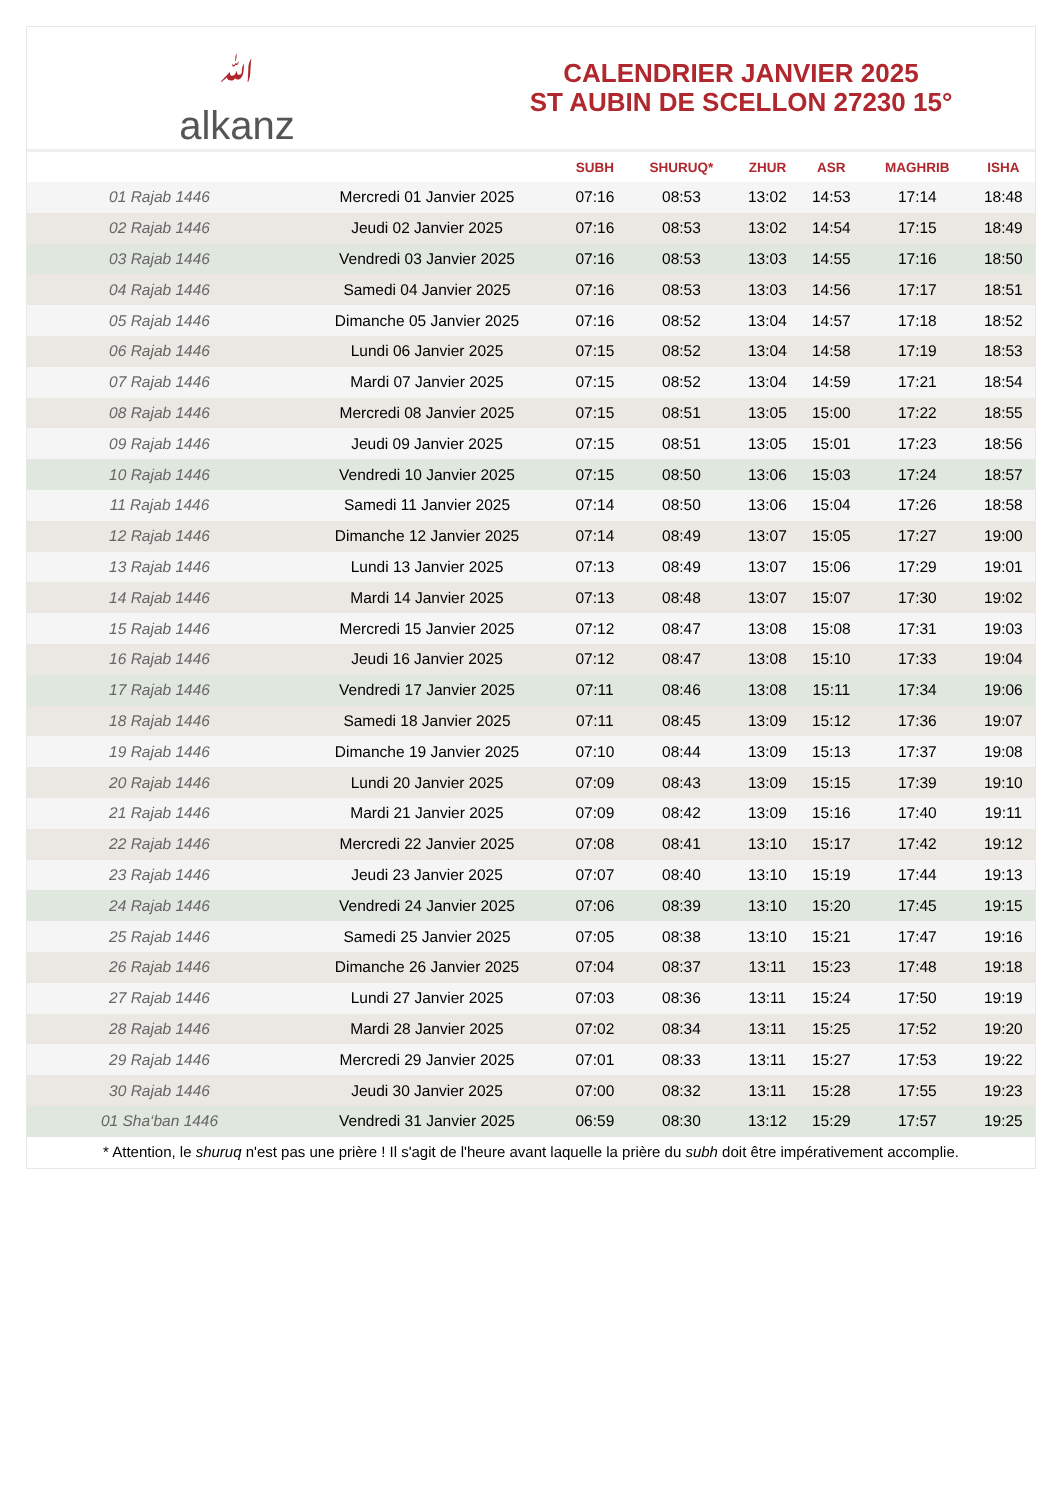ﷲalkanz
CALENDRIER JANVIER 2025
ST AUBIN DE SCELLON 27230 15°
| | | SUBH | SHURUQ* | ZHUR | ASR | MAGHRIB | ISHA |
| --- | --- | --- | --- | --- | --- | --- | --- |
| 01 Rajab 1446 | Mercredi 01 Janvier 2025 | 07:16 | 08:53 | 13:02 | 14:53 | 17:14 | 18:48 |
| 02 Rajab 1446 | Jeudi 02 Janvier 2025 | 07:16 | 08:53 | 13:02 | 14:54 | 17:15 | 18:49 |
| 03 Rajab 1446 | Vendredi 03 Janvier 2025 | 07:16 | 08:53 | 13:03 | 14:55 | 17:16 | 18:50 |
| 04 Rajab 1446 | Samedi 04 Janvier 2025 | 07:16 | 08:53 | 13:03 | 14:56 | 17:17 | 18:51 |
| 05 Rajab 1446 | Dimanche 05 Janvier 2025 | 07:16 | 08:52 | 13:04 | 14:57 | 17:18 | 18:52 |
| 06 Rajab 1446 | Lundi 06 Janvier 2025 | 07:15 | 08:52 | 13:04 | 14:58 | 17:19 | 18:53 |
| 07 Rajab 1446 | Mardi 07 Janvier 2025 | 07:15 | 08:52 | 13:04 | 14:59 | 17:21 | 18:54 |
| 08 Rajab 1446 | Mercredi 08 Janvier 2025 | 07:15 | 08:51 | 13:05 | 15:00 | 17:22 | 18:55 |
| 09 Rajab 1446 | Jeudi 09 Janvier 2025 | 07:15 | 08:51 | 13:05 | 15:01 | 17:23 | 18:56 |
| 10 Rajab 1446 | Vendredi 10 Janvier 2025 | 07:15 | 08:50 | 13:06 | 15:03 | 17:24 | 18:57 |
| 11 Rajab 1446 | Samedi 11 Janvier 2025 | 07:14 | 08:50 | 13:06 | 15:04 | 17:26 | 18:58 |
| 12 Rajab 1446 | Dimanche 12 Janvier 2025 | 07:14 | 08:49 | 13:07 | 15:05 | 17:27 | 19:00 |
| 13 Rajab 1446 | Lundi 13 Janvier 2025 | 07:13 | 08:49 | 13:07 | 15:06 | 17:29 | 19:01 |
| 14 Rajab 1446 | Mardi 14 Janvier 2025 | 07:13 | 08:48 | 13:07 | 15:07 | 17:30 | 19:02 |
| 15 Rajab 1446 | Mercredi 15 Janvier 2025 | 07:12 | 08:47 | 13:08 | 15:08 | 17:31 | 19:03 |
| 16 Rajab 1446 | Jeudi 16 Janvier 2025 | 07:12 | 08:47 | 13:08 | 15:10 | 17:33 | 19:04 |
| 17 Rajab 1446 | Vendredi 17 Janvier 2025 | 07:11 | 08:46 | 13:08 | 15:11 | 17:34 | 19:06 |
| 18 Rajab 1446 | Samedi 18 Janvier 2025 | 07:11 | 08:45 | 13:09 | 15:12 | 17:36 | 19:07 |
| 19 Rajab 1446 | Dimanche 19 Janvier 2025 | 07:10 | 08:44 | 13:09 | 15:13 | 17:37 | 19:08 |
| 20 Rajab 1446 | Lundi 20 Janvier 2025 | 07:09 | 08:43 | 13:09 | 15:15 | 17:39 | 19:10 |
| 21 Rajab 1446 | Mardi 21 Janvier 2025 | 07:09 | 08:42 | 13:09 | 15:16 | 17:40 | 19:11 |
| 22 Rajab 1446 | Mercredi 22 Janvier 2025 | 07:08 | 08:41 | 13:10 | 15:17 | 17:42 | 19:12 |
| 23 Rajab 1446 | Jeudi 23 Janvier 2025 | 07:07 | 08:40 | 13:10 | 15:19 | 17:44 | 19:13 |
| 24 Rajab 1446 | Vendredi 24 Janvier 2025 | 07:06 | 08:39 | 13:10 | 15:20 | 17:45 | 19:15 |
| 25 Rajab 1446 | Samedi 25 Janvier 2025 | 07:05 | 08:38 | 13:10 | 15:21 | 17:47 | 19:16 |
| 26 Rajab 1446 | Dimanche 26 Janvier 2025 | 07:04 | 08:37 | 13:11 | 15:23 | 17:48 | 19:18 |
| 27 Rajab 1446 | Lundi 27 Janvier 2025 | 07:03 | 08:36 | 13:11 | 15:24 | 17:50 | 19:19 |
| 28 Rajab 1446 | Mardi 28 Janvier 2025 | 07:02 | 08:34 | 13:11 | 15:25 | 17:52 | 19:20 |
| 29 Rajab 1446 | Mercredi 29 Janvier 2025 | 07:01 | 08:33 | 13:11 | 15:27 | 17:53 | 19:22 |
| 30 Rajab 1446 | Jeudi 30 Janvier 2025 | 07:00 | 08:32 | 13:11 | 15:28 | 17:55 | 19:23 |
| 01 Sha‘ban 1446 | Vendredi 31 Janvier 2025 | 06:59 | 08:30 | 13:12 | 15:29 | 17:57 | 19:25 |
* Attention, le shuruq n'est pas une prière ! Il s'agit de l'heure avant laquelle la prière du subh doit être impérativement accomplie.